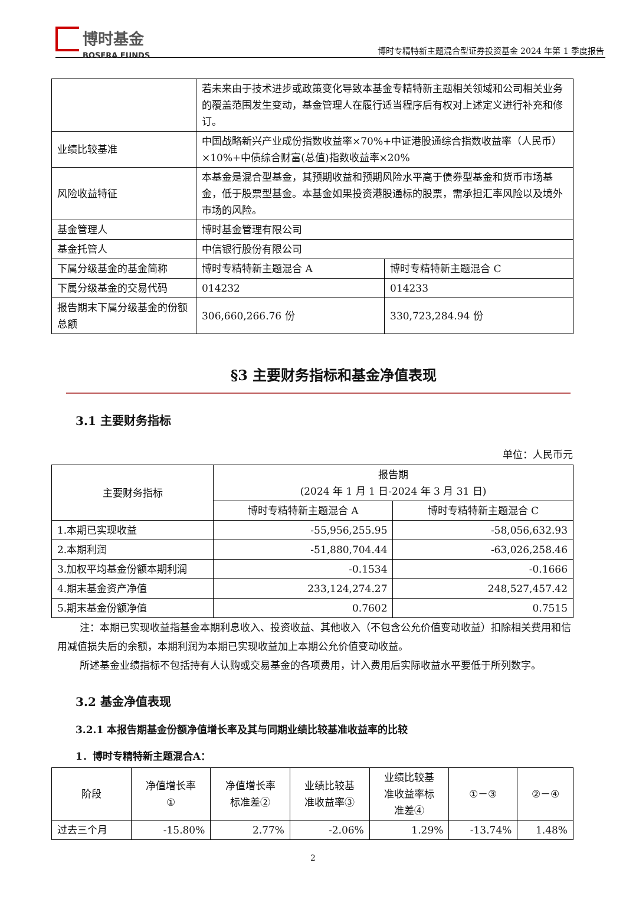博时基金
BOSERA FUNDS
博时专精特新主题混合型证券投资基金 2024 年第 1 季度报告
| | 若未来由于技术进步或政策变化导致本基金专精特新主题相关领域和公司相关业务的覆盖范围发生变动，基金管理人在履行适当程序后有权对上述定义进行补充和修订。 | |
| 业绩比较基准 | 中国战略新兴产业成份指数收益率×70%+中证港股通综合指数收益率（人民币）×10%+中债综合财富(总值)指数收益率×20% | |
| 风险收益特征 | 本基金是混合型基金，其预期收益和预期风险水平高于债券型基金和货币市场基金，低于股票型基金。本基金如果投资港股通标的股票，需承担汇率风险以及境外市场的风险。 | |
| 基金管理人 | 博时基金管理有限公司 | |
| 基金托管人 | 中信银行股份有限公司 | |
| 下属分级基金的基金简称 | 博时专精特新主题混合 A | 博时专精特新主题混合 C |
| 下属分级基金的交易代码 | 014232 | 014233 |
| 报告期末下属分级基金的份额总额 | 306,660,266.76 份 | 330,723,284.94 份 |
§3 主要财务指标和基金净值表现
3.1 主要财务指标
单位：人民币元
| 主要财务指标 | 报告期 (2024 年 1 月 1 日-2024 年 3 月 31 日) | |
| --- | --- | --- |
| | 博时专精特新主题混合 A | 博时专精特新主题混合 C |
| 1.本期已实现收益 | -55,956,255.95 | -58,056,632.93 |
| 2.本期利润 | -51,880,704.44 | -63,026,258.46 |
| 3.加权平均基金份额本期利润 | -0.1534 | -0.1666 |
| 4.期末基金资产净值 | 233,124,274.27 | 248,527,457.42 |
| 5.期末基金份额净值 | 0.7602 | 0.7515 |
注：本期已实现收益指基金本期利息收入、投资收益、其他收入（不包含公允价值变动收益）扣除相关费用和信用减值损失后的余额，本期利润为本期已实现收益加上本期公允价值变动收益。
所述基金业绩指标不包括持有人认购或交易基金的各项费用，计入费用后实际收益水平要低于所列数字。
3.2 基金净值表现
3.2.1 本报告期基金份额净值增长率及其与同期业绩比较基准收益率的比较
1．博时专精特新主题混合A：
| 阶段 | 净值增长率 ① | 净值增长率 标准差② | 业绩比较基 准收益率③ | 业绩比较基 准收益率标 准差④ | ①－③ | ②－④ |
| --- | --- | --- | --- | --- | --- | --- |
| 过去三个月 | -15.80% | 2.77% | -2.06% | 1.29% | -13.74% | 1.48% |
2